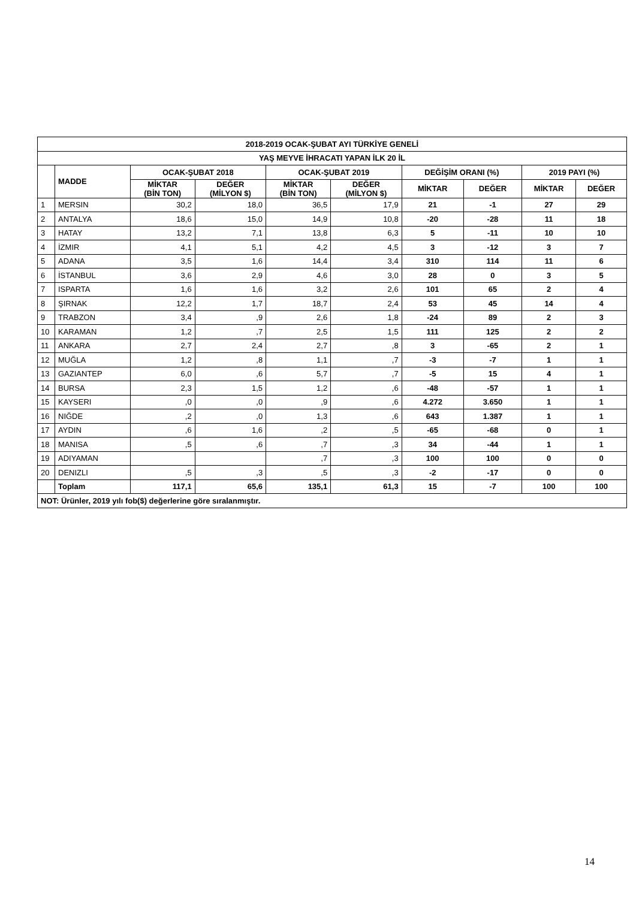| 2018-2019 OCAK-ŞUBAT AYI TÜRKİYE GENELİ | | | | | | | | | |
| --- | --- | --- | --- | --- | --- | --- | --- | --- | --- |
| YAŞ MEYVE İHRACATI YAPAN İLK 20 İL | | | | | | | | | |
| | MADDE | OCAK-ŞUBAT 2018 | | OCAK-ŞUBAT 2019 | | DEĞİŞİM ORANI (%) | | 2019 PAYI (%) | |
| | | MİKTAR (BİN TON) | DEĞER (MİLYON $) | MİKTAR (BİN TON) | DEĞER (MİLYON $) | MİKTAR | DEĞER | MİKTAR | DEĞER |
| 1 | MERSIN | 30,2 | 18,0 | 36,5 | 17,9 | 21 | -1 | 27 | 29 |
| 2 | ANTALYA | 18,6 | 15,0 | 14,9 | 10,8 | -20 | -28 | 11 | 18 |
| 3 | HATAY | 13,2 | 7,1 | 13,8 | 6,3 | 5 | -11 | 10 | 10 |
| 4 | İZMIR | 4,1 | 5,1 | 4,2 | 4,5 | 3 | -12 | 3 | 7 |
| 5 | ADANA | 3,5 | 1,6 | 14,4 | 3,4 | 310 | 114 | 11 | 6 |
| 6 | İSTANBUL | 3,6 | 2,9 | 4,6 | 3,0 | 28 | 0 | 3 | 5 |
| 7 | ISPARTA | 1,6 | 1,6 | 3,2 | 2,6 | 101 | 65 | 2 | 4 |
| 8 | ŞIRNAK | 12,2 | 1,7 | 18,7 | 2,4 | 53 | 45 | 14 | 4 |
| 9 | TRABZON | 3,4 | ,9 | 2,6 | 1,8 | -24 | 89 | 2 | 3 |
| 10 | KARAMAN | 1,2 | ,7 | 2,5 | 1,5 | 111 | 125 | 2 | 2 |
| 11 | ANKARA | 2,7 | 2,4 | 2,7 | ,8 | 3 | -65 | 2 | 1 |
| 12 | MUĞLA | 1,2 | ,8 | 1,1 | ,7 | -3 | -7 | 1 | 1 |
| 13 | GAZIANTEP | 6,0 | ,6 | 5,7 | ,7 | -5 | 15 | 4 | 1 |
| 14 | BURSA | 2,3 | 1,5 | 1,2 | ,6 | -48 | -57 | 1 | 1 |
| 15 | KAYSERI | ,0 | ,0 | ,9 | ,6 | 4.272 | 3.650 | 1 | 1 |
| 16 | NIĞDE | ,2 | ,0 | 1,3 | ,6 | 643 | 1.387 | 1 | 1 |
| 17 | AYDIN | ,6 | 1,6 | ,2 | ,5 | -65 | -68 | 0 | 1 |
| 18 | MANISA | ,5 | ,6 | ,7 | ,3 | 34 | -44 | 1 | 1 |
| 19 | ADIYAMAN | | | ,7 | ,3 | 100 | 100 | 0 | 0 |
| 20 | DENIZLI | ,5 | ,3 | ,5 | ,3 | -2 | -17 | 0 | 0 |
| | Toplam | 117,1 | 65,6 | 135,1 | 61,3 | 15 | -7 | 100 | 100 |
| NOT: Ürünler, 2019 yılı fob($) değerlerine göre sıralanmıştır. | | | | | | | | | |
14